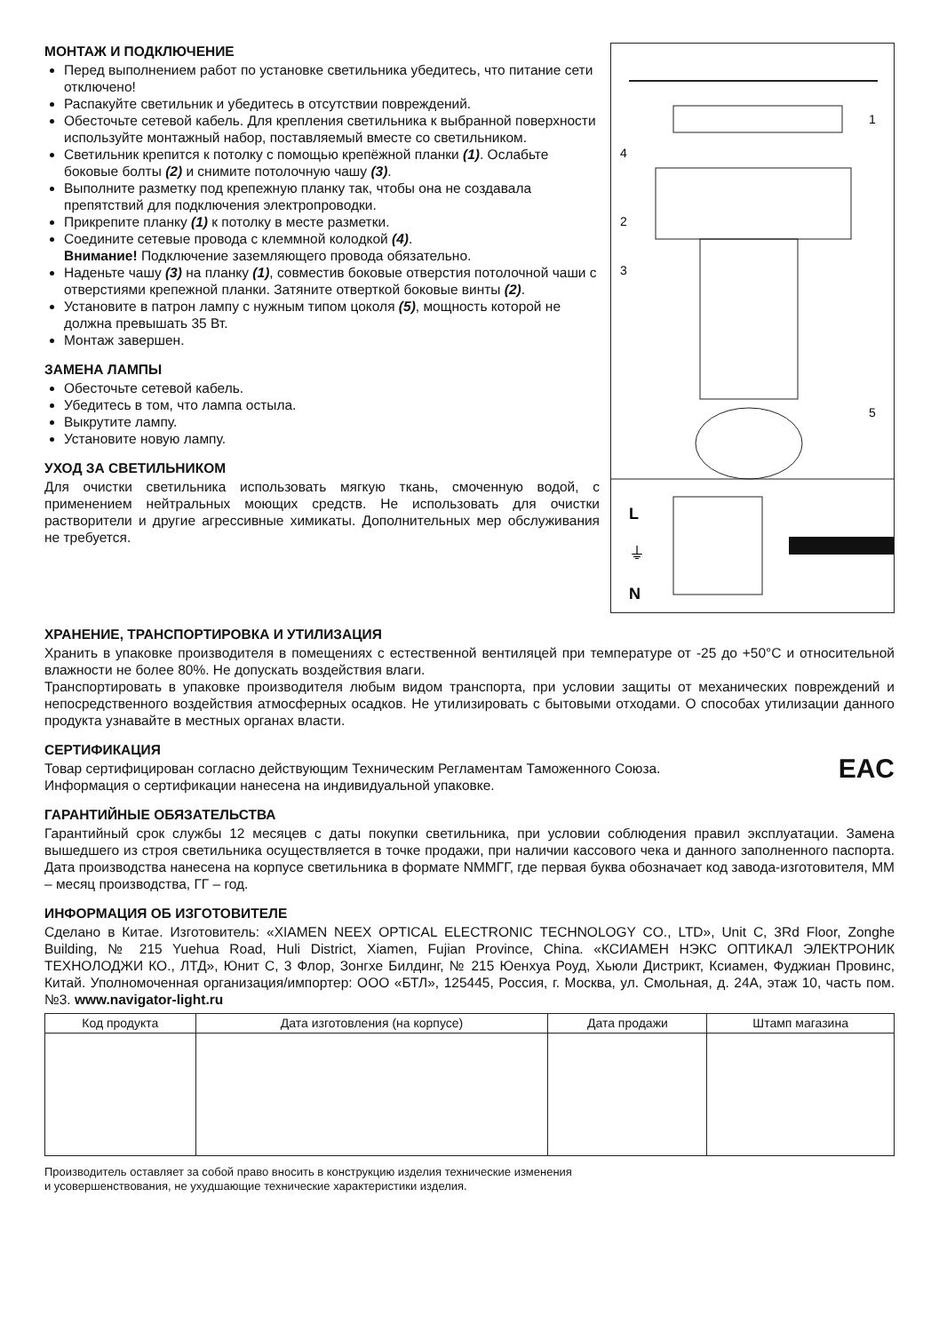МОНТАЖ И ПОДКЛЮЧЕНИЕ
Перед выполнением работ по установке светильника убедитесь, что питание сети отключено!
Распакуйте светильник и убедитесь в отсутствии повреждений.
Обесточьте сетевой кабель. Для крепления светильника к выбранной поверхности используйте монтажный набор, поставляемый вместе со светильником.
Светильник крепится к потолку с помощью крепёжной планки (1). Ослабьте боковые болты (2) и снимите потолочную чашу (3).
Выполните разметку под крепежную планку так, чтобы она не создавала препятствий для подключения электропроводки.
Прикрепите планку (1) к потолку в месте разметки.
Соедините сетевые провода с клеммной колодкой (4).
Внимание! Подключение заземляющего провода обязательно.
Наденьте чашу (3) на планку (1), совместив боковые отверстия потолочной чаши с отверстиями крепежной планки. Затяните отверткой боковые винты (2).
Установите в патрон лампу с нужным типом цоколя (5), мощность которой не должна превышать 35 Вт.
Монтаж завершен.
ЗАМЕНА ЛАМПЫ
Обесточьте сетевой кабель.
Убедитесь в том, что лампа остыла.
Выкрутите лампу.
Установите новую лампу.
УХОД ЗА СВЕТИЛЬНИКОМ
Для очистки светильника использовать мягкую ткань, смоченную водой, с применением нейтральных моющих средств. Не использовать для очистки растворители и другие агрессивные химикаты. Дополнительных мер обслуживания не требуется.
1
4
2
3
5
L
⏚
N
ХРАНЕНИЕ, ТРАНСПОРТИРОВКА И УТИЛИЗАЦИЯ
Хранить в упаковке производителя в помещениях с естественной вентиляцей при температуре от -25 до +50°С и относительной влажности не более 80%. Не допускать воздействия влаги.
Транспортировать в упаковке производителя любым видом транспорта, при условии защиты от механических повреждений и непосредственного воздействия атмосферных осадков. Не утилизировать с бытовыми отходами. О способах утилизации данного продукта узнавайте в местных органах власти.
СЕРТИФИКАЦИЯ
EAC
Товар сертифицирован согласно действующим Техническим Регламентам Таможенного Союза.
Информация о сертификации нанесена на индивидуальной упаковке.
ГАРАНТИЙНЫЕ ОБЯЗАТЕЛЬСТВА
Гарантийный срок службы 12 месяцев с даты покупки светильника, при условии соблюдения правил эксплуатации. Замена вышедшего из строя светильника осуществляется в точке продажи, при наличии кассового чека и данного заполненного паспорта. Дата производства нанесена на корпусе светильника в формате NММГГ, где первая буква обозначает код завода-изготовителя, ММ – месяц производства, ГГ – год.
ИНФОРМАЦИЯ ОБ ИЗГОТОВИТЕЛЕ
Сделано в Китае. Изготовитель: «XIAMEN NEEX OPTICAL ELECTRONIC TECHNOLOGY CO., LTD», Unit C, 3Rd Floor, Zonghe Building, № 215 Yuehua Road, Huli District, Xiamen, Fujian Province, China. «КСИАМЕН НЭКС ОПТИКАЛ ЭЛЕКТРОНИК ТЕХНОЛОДЖИ КО., ЛТД», Юнит С, 3 Флор, Зонгхе Билдинг, № 215 Юенхуа Роуд, Хьюли Дистрикт, Ксиамен, Фуджиан Провинс, Китай. Уполномоченная организация/импортер: ООО «БТЛ», 125445, Россия, г. Москва, ул. Смольная, д. 24А, этаж 10, часть пом. №3. www.navigator-light.ru
| Код продукта | Дата изготовления (на корпусе) | Дата продажи | Штамп магазина |
| --- | --- | --- | --- |
Производитель оставляет за собой право вносить в конструкцию изделия технические изменения
и усовершенствования, не ухудшающие технические характеристики изделия.